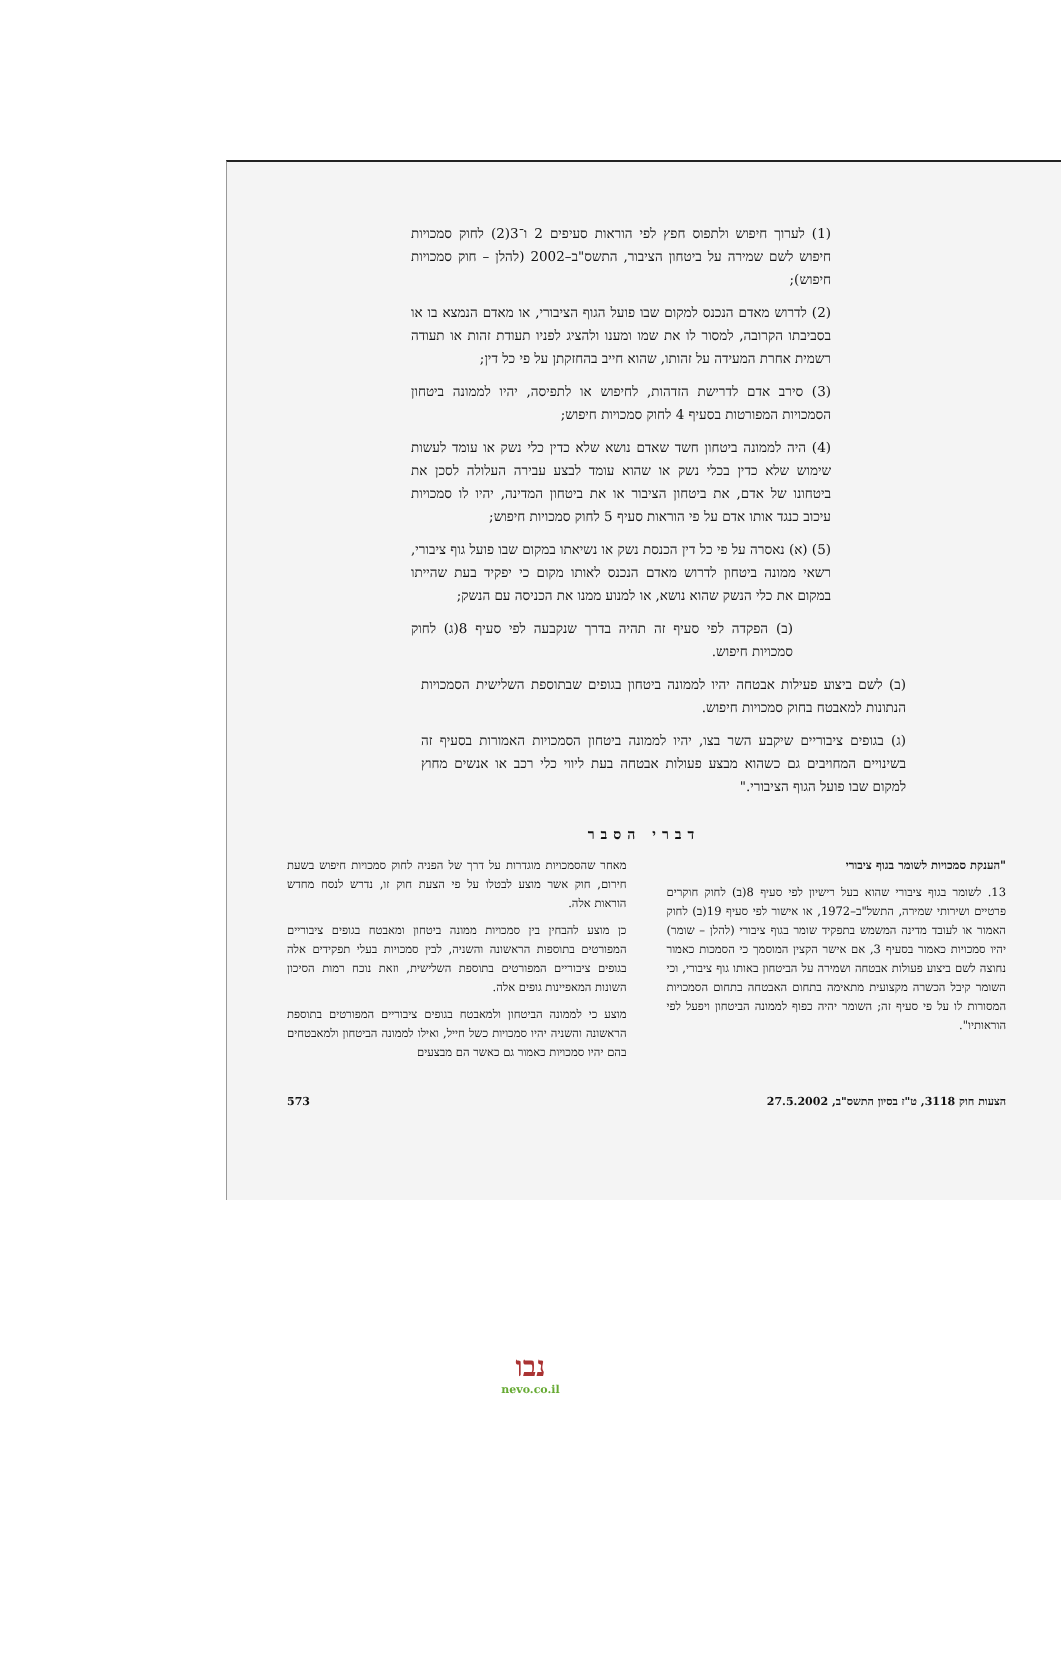(1) לערוך חיפוש ולתפוס חפץ לפי הוראות סעיפים 2 ו־3(2) לחוק סמכויות חיפוש לשם שמירה על ביטחון הציבור, התשס"ב–2002 (להלן – חוק סמכויות חיפוש);
(2) לדרוש מאדם הנכנס למקום שבו פועל הגוף הציבורי, או מאדם הנמצא בו או בסביבתו הקרובה, למסור לו את שמו ומענו ולהציג לפניו תעודת זהות או תעודה רשמית אחרת המעידה על זהותו, שהוא חייב בהחזקתן על פי כל דין;
(3) סירב אדם לדרישת הזדהות, לחיפוש או לתפיסה, יהיו לממונה ביטחון הסמכויות המפורטות בסעיף 4 לחוק סמכויות חיפוש;
(4) היה לממונה ביטחון חשד שאדם נושא שלא כדין כלי נשק או עומד לעשות שימוש שלא כדין בכלי נשק או שהוא עומד לבצע עבירה העלולה לסכן את ביטחונו של אדם, את ביטחון הציבור או את ביטחון המדינה, יהיו לו סמכויות עיכוב כנגד אותו אדם על פי הוראות סעיף 5 לחוק סמכויות חיפוש;
(5) (א) נאסרה על פי כל דין הכנסת נשק או נשיאתו במקום שבו פועל גוף ציבורי, רשאי ממונה ביטחון לדרוש מאדם הנכנס לאותו מקום כי יפקיד בעת שהייתו במקום את כלי הנשק שהוא נושא, או למנוע ממנו את הכניסה עם הנשק;
(ב) הפקדה לפי סעיף זה תהיה בדרך שנקבעה לפי סעיף 8(ג) לחוק סמכויות חיפוש.
(ב) לשם ביצוע פעילות אבטחה יהיו לממונה ביטחון בגופים שבתוספת השלישית הסמכויות הנתונות למאבטח בחוק סמכויות חיפוש.
(ג) בגופים ציבוריים שיקבע השר בצו, יהיו לממונה ביטחון הסמכויות האמורות בסעיף זה בשינויים המחויבים גם כשהוא מבצע פעולות אבטחה בעת ליווי כלי רכב או אנשים מחוץ למקום שבו פועל הגוף הציבורי."
דברי הסבר
"הענקת סמכויות לשומר בגוף ציבורי
13. לשומר בגוף ציבורי שהוא בעל רישיון לפי סעיף 8(ב) לחוק חוקרים פרטיים ושירותי שמירה, התשל"ב–1972, או אישור לפי סעיף 19(ב) לחוק האמור או לעובד מדינה המשמש בתפקיד שומר בגוף ציבורי (להלן – שומר) יהיו סמכויות כאמור בסעיף 3, אם אישר הקצין המוסמך כי הסמכות כאמור נחוצה לשם ביצוע פעולות אבטחה ושמירה על הביטחון באותו גוף ציבורי, וכי השומר קיבל הכשרה מקצועית מתאימה בתחום האבטחה בתחום הסמכויות המסורות לו על פי סעיף זה; השומר יהיה כפוף לממונה הביטחון ויפעל לפי הוראותיו".
מאחר שהסמכויות מוגדרות על דרך של הפניה לחוק סמכויות חיפוש בשעת חירום, חוק אשר מוצע לבטלו על פי הצעת חוק זו, נדרש לנסח מחדש הוראות אלה.
כן מוצע להבחין בין סמכויות ממונה ביטחון ומאבטח בגופים ציבוריים המפורטים בתוספות הראשונה והשניה, לבין סמכויות בעלי תפקידים אלה בגופים ציבוריים המפורטים בתוספת השלישית, וזאת נוכח רמות הסיכון השונות המאפיינות גופים אלה.
מוצע כי לממונה הביטחון ולמאבטח בגופים ציבוריים המפורטים בתוספת הראשונה והשניה יהיו סמכויות כשל חייל, ואילו לממונה הביטחון ולמאבטחים בהם יהיו סמכויות כאמור גם כאשר הם מבצעים
הצעות חוק 3118, ט"ז בסיון התשס"ב, 27.5.2002 573
נבו
nevo.co.il